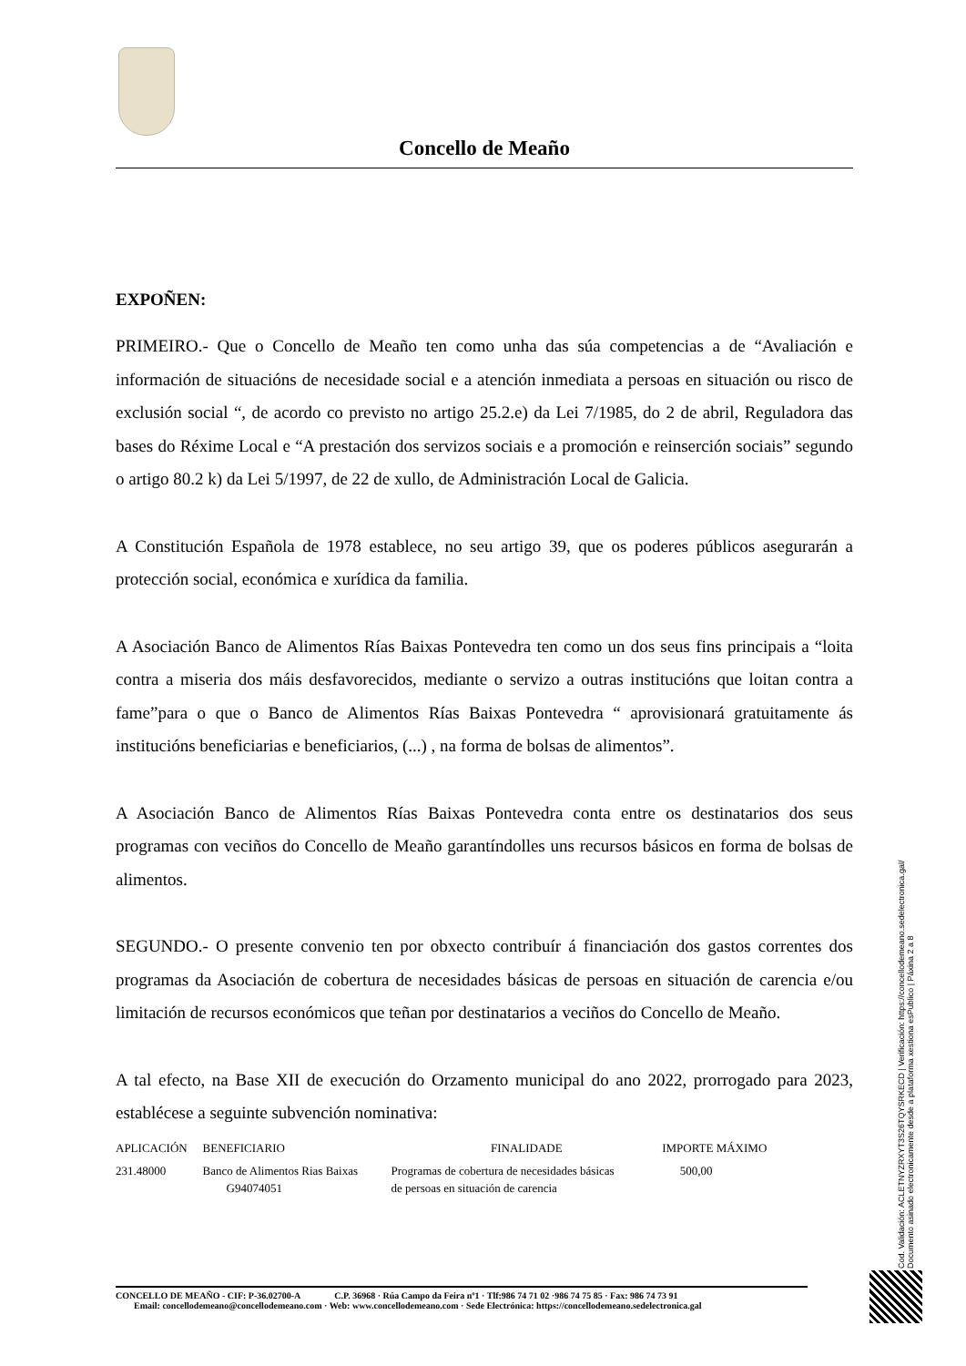Concello de Meaño
EXPOÑEN:
PRIMEIRO.- Que o Concello de Meaño ten como unha das súa competencias a de “Avaliación e información de situacións de necesidade social e a atención inmediata a persoas en situación ou risco de exclusión social “, de acordo co previsto no artigo 25.2.e) da Lei 7/1985, do 2 de abril, Reguladora das bases do Réxime Local e “A prestación dos servizos sociais e a promoción e reinserción sociais” segundo o artigo 80.2 k) da Lei 5/1997, de 22 de xullo, de Administración Local de Galicia.
A Constitución Española de 1978 establece, no seu artigo 39, que os poderes públicos asegurarán a protección social, económica e xurídica da familia.
A Asociación Banco de Alimentos Rías Baixas Pontevedra ten como un dos seus fins principais a “loita contra a miseria dos máis desfavorecidos, mediante o servizo a outras institucións que loitan contra a fame”para o que o Banco de Alimentos Rías Baixas Pontevedra “ aprovisionará gratuitamente ás institucións beneficiarias e beneficiarios, (...) , na forma de bolsas de alimentos”.
A Asociación Banco de Alimentos Rías Baixas Pontevedra conta entre os destinatarios dos seus programas con veciños do Concello de Meaño garantíndolles uns recursos básicos en forma de bolsas de alimentos.
SEGUNDO.- O presente convenio ten por obxecto contribuír á financiación dos gastos correntes dos programas da Asociación de cobertura de necesidades básicas de persoas en situación de carencia e/ou limitación de recursos económicos que teñan por destinatarios a veciños do Concello de Meaño.
A tal efecto, na Base XII de execución do Orzamento municipal do ano 2022, prorrogado para 2023, establécese a seguinte subvención nominativa:
| APLICACIÓN | BENEFICIARIO | FINALIDADE | IMPORTE MÁXIMO |
| --- | --- | --- | --- |
| 231.48000 | Banco de Alimentos Rias Baixas G94074051 | Programas de cobertura de necesidades básicas de persoas en situación de carencia | 500,00 |
CONCELLO DE MEAÑO - CIF: P-36.02700-A C.P. 36968 · Rúa Campo da Feira nº1 · Tlf:986 74 71 02 ·986 74 75 85 · Fax: 986 74 73 91
Email: concellodemeano@concellodemeano.com · Web: www.concellodemeano.com · Sede Electrónica: https://concellodemeano.sedelectronica.gal
Cod. Validación: ACLETNYZRXYT3S26TQYSRKECD | Verificación: https://concellodemeano.sedelectronica.gal/
Documento asinado electronicamente desde a plataforma xestiona esPublico | Páxina 2 a 8